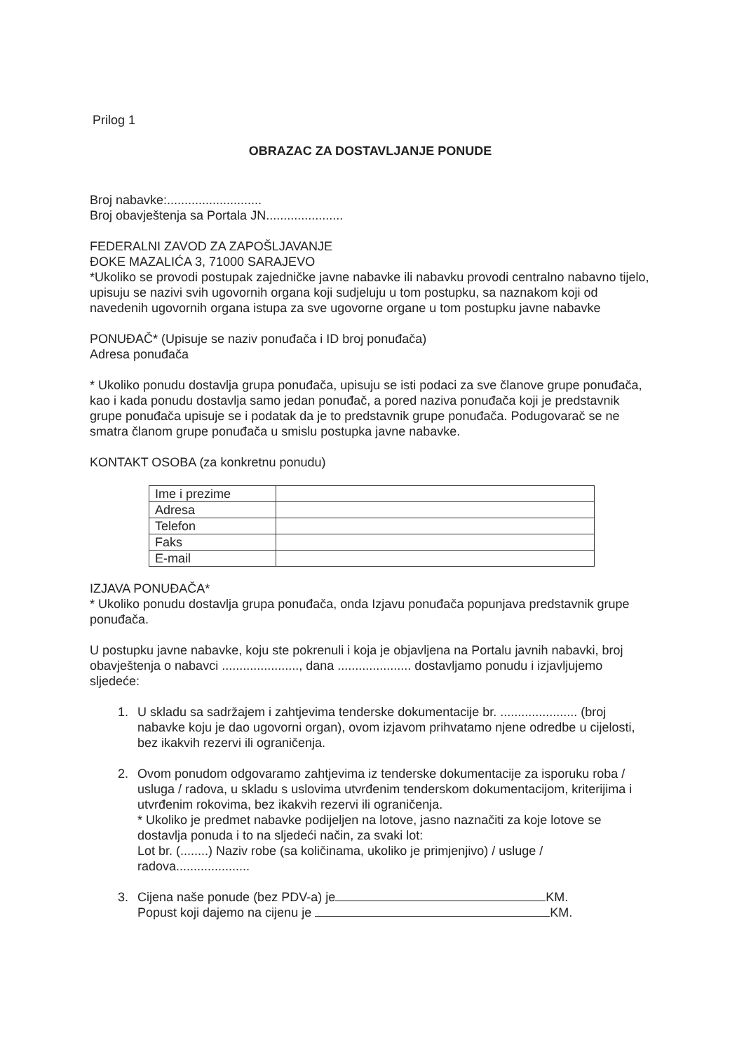Prilog 1
OBRAZAC ZA DOSTAVLJANJE PONUDE
Broj nabavke:...........................
Broj obavještenja sa Portala JN......................
FEDERALNI ZAVOD ZA ZAPOŠLJAVANJE
ĐOKE MAZALIĆA 3, 71000 SARAJEVO
*Ukoliko se provodi postupak zajedničke javne nabavke ili nabavku provodi centralno nabavno tijelo, upisuju se nazivi svih ugovornih organa koji sudjeluju u tom postupku, sa naznakom koji od navedenih ugovornih organa istupa za sve ugovorne organe u tom postupku javne nabavke
PONUĐAČ* (Upisuje se naziv ponuđača i ID broj ponuđača)
Adresa ponuđača
* Ukoliko ponudu dostavlja grupa ponuđača, upisuju se isti podaci za sve članove grupe ponuđača, kao i kada ponudu dostavlja samo jedan ponuđač, a pored naziva ponuđača koji je predstavnik grupe ponuđača upisuje se i podatak da je to predstavnik grupe ponuđača. Podugovarač se ne smatra članom grupe ponuđača u smislu postupka javne nabavke.
KONTAKT OSOBA (za konkretnu ponudu)
| Ime i prezime | |
| Adresa | |
| Telefon | |
| Faks | |
| E-mail | |
IZJAVA PONUĐAČA*
* Ukoliko ponudu dostavlja grupa ponuđača, onda Izjavu ponuđača popunjava predstavnik grupe ponuđača.
U postupku javne nabavke, koju ste pokrenuli i koja je objavljena na Portalu javnih nabavki, broj obavještenja o nabavci ......................, dana ..................... dostavljamo ponudu i izjavljujemo sljedeće:
1. U skladu sa sadržajem i zahtjevima tenderske dokumentacije br. ...................... (broj nabavke koju je dao ugovorni organ), ovom izjavom prihvatamo njene odredbe u cijelosti, bez ikakvih rezervi ili ograničenja.
2. Ovom ponudom odgovaramo zahtjevima iz tenderske dokumentacije za isporuku roba / usluga / radova, u skladu s uslovima utvrđenim tenderskom dokumentacijom, kriterijima i utvrđenim rokovima, bez ikakvih rezervi ili ograničenja.
* Ukoliko je predmet nabavke podijeljen na lotove, jasno naznačiti za koje lotove se dostavlja ponuda i to na sljedeći način, za svaki lot:
Lot br. (........) Naziv robe (sa količinama, ukoliko je primjenjivo) / usluge / radova.....................
3. Cijena naše ponude (bez PDV-a) je KM.
Popust koji dajemo na cijenu je KM.